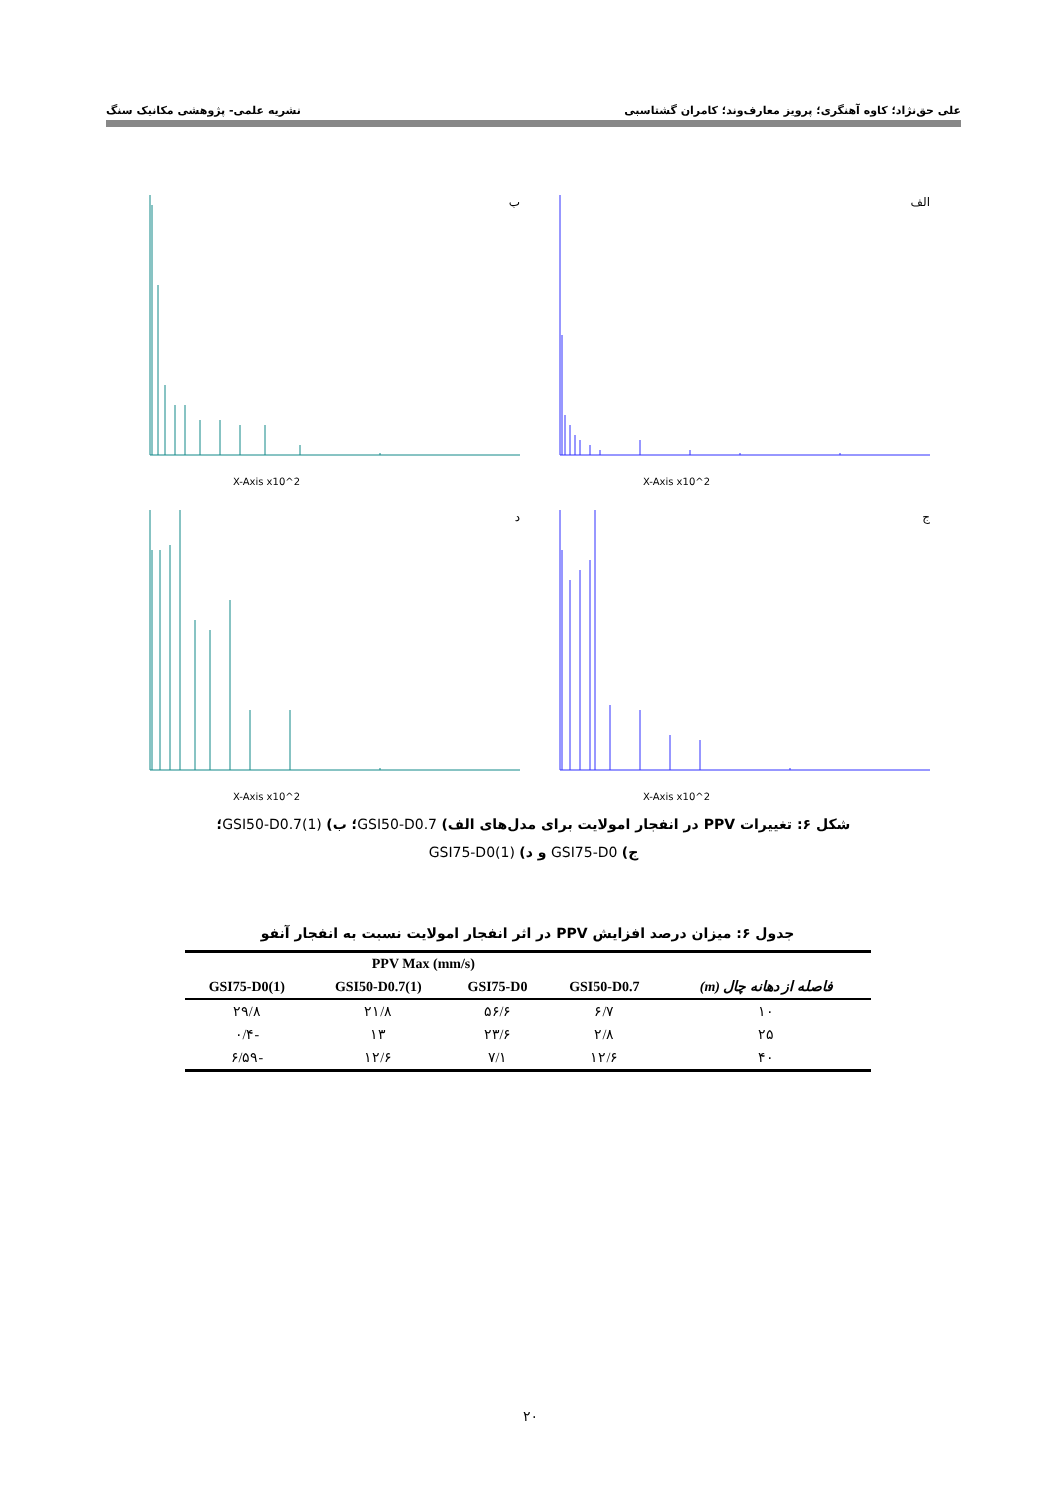علی حق‌نژاد؛ کاوه آهنگری؛ پرویز معارف‌وند؛ کامران گشتاسبی نشریه علمی- پژوهشی مکانیک سنگ
الف
X-Axis x10^2
ب
X-Axis x10^2
ج
X-Axis x10^2
د
X-Axis x10^2
شکل ۶: تغییرات PPV در انفجار امولایت برای مدل‌های الف) GSI50-D0.7؛ ب) GSI50-D0.7(1)؛
ج) GSI75-D0 و د) GSI75-D0(1)
جدول ۶: میزان درصد افزایش PPV در اثر انفجار امولایت نسبت به انفجار آنفو
| | PPV Max (mm/s) | | | |
| --- | --- | --- | --- | --- |
| فاصله از دهانه چال (m) | GSI50-D0.7 | GSI75-D0 | GSI50-D0.7(1) | GSI75-D0(1) |
| ۱۰ | ۶/۷ | ۵۶/۶ | ۲۱/۸ | ۲۹/۸ |
| ۲۵ | ۲/۸ | ۲۳/۶ | ۱۳ | -۰/۴ |
| ۴۰ | ۱۲/۶ | ۷/۱ | ۱۲/۶ | -۶/۵۹ |
۲۰